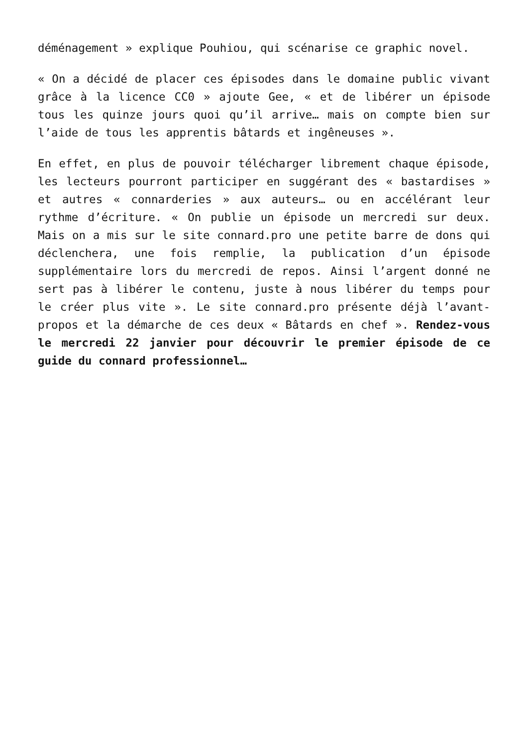déménagement » explique Pouhiou, qui scénarise ce graphic novel.
« On a décidé de placer ces épisodes dans le domaine public vivant grâce à la licence CC0 » ajoute Gee, « et de libérer un épisode tous les quinze jours quoi qu’il arrive… mais on compte bien sur l’aide de tous les apprentis bâtards et ingêneuses ».
En effet, en plus de pouvoir télécharger librement chaque épisode, les lecteurs pourront participer en suggérant des « bastardises » et autres « connarderies » aux auteurs… ou en accélérant leur rythme d’écriture. « On publie un épisode un mercredi sur deux. Mais on a mis sur le site connard.pro une petite barre de dons qui déclenchera, une fois remplie, la publication d’un épisode supplémentaire lors du mercredi de repos. Ainsi l’argent donné ne sert pas à libérer le contenu, juste à nous libérer du temps pour le créer plus vite ». Le site connard.pro présente déjà l’avant-propos et la démarche de ces deux « Bâtards en chef ». Rendez-vous le mercredi 22 janvier pour découvrir le premier épisode de ce guide du connard professionnel…